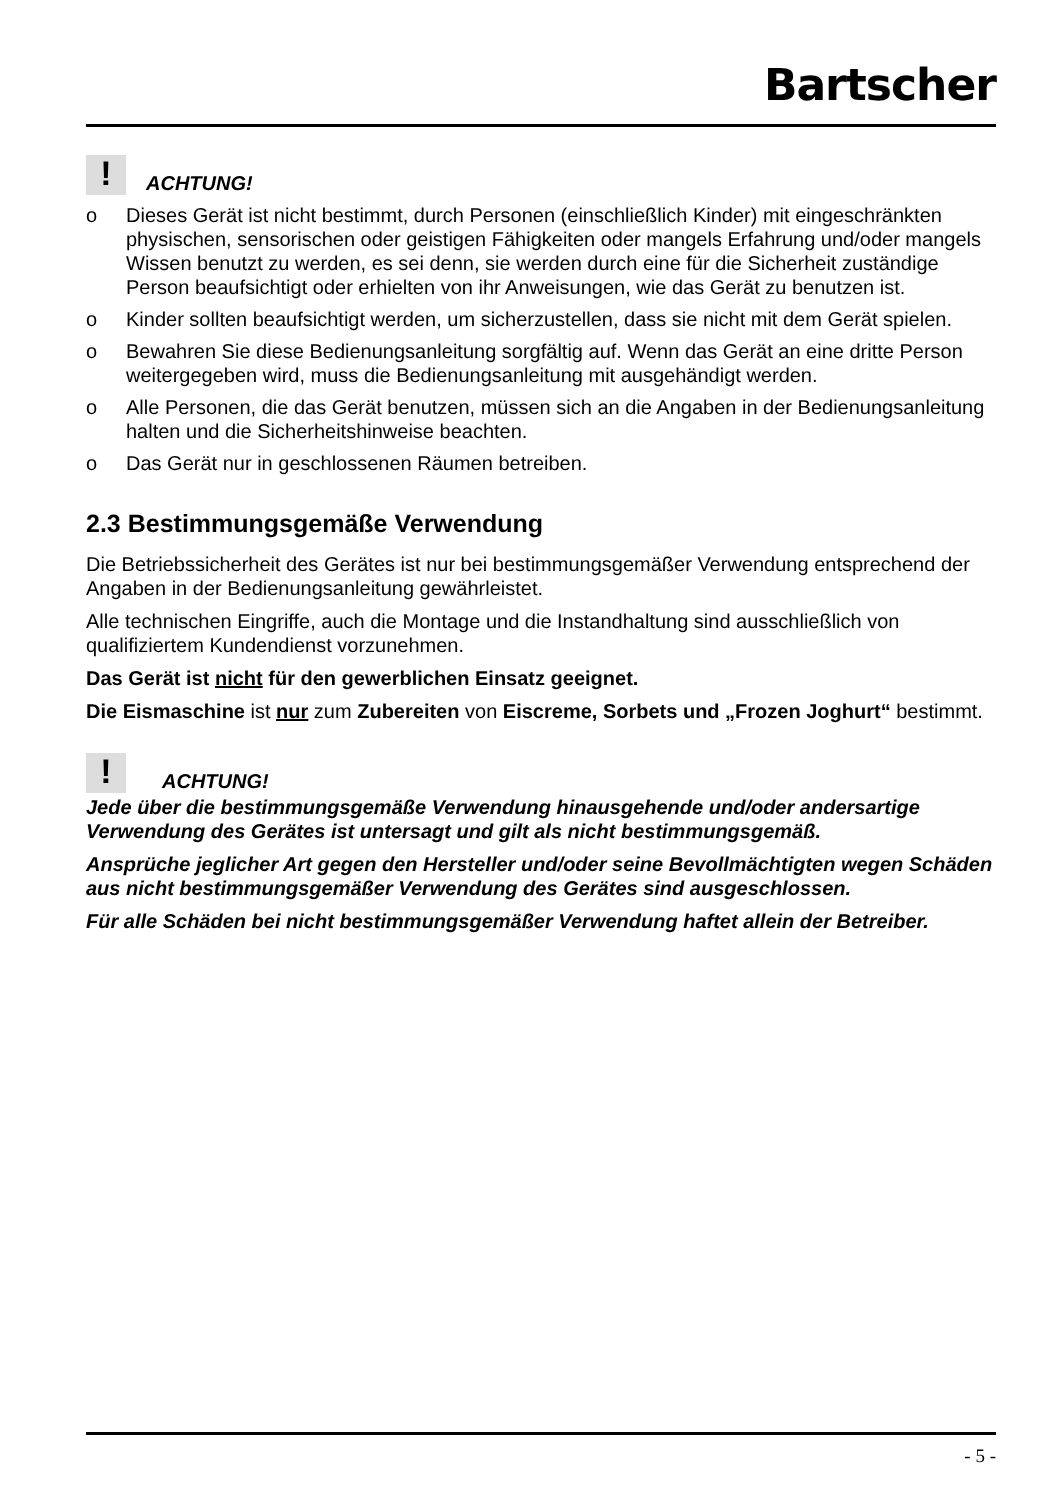Bartscher
!
ACHTUNG!
o Dieses Gerät ist nicht bestimmt, durch Personen (einschließlich Kinder) mit eingeschränkten physischen, sensorischen oder geistigen Fähigkeiten oder mangels Erfahrung und/oder mangels Wissen benutzt zu werden, es sei denn, sie werden durch eine für die Sicherheit zuständige Person beaufsichtigt oder erhielten von ihr Anweisungen, wie das Gerät zu benutzen ist.
o Kinder sollten beaufsichtigt werden, um sicherzustellen, dass sie nicht mit dem Gerät spielen.
o Bewahren Sie diese Bedienungsanleitung sorgfältig auf. Wenn das Gerät an eine dritte Person weitergegeben wird, muss die Bedienungsanleitung mit ausgehändigt werden.
o Alle Personen, die das Gerät benutzen, müssen sich an die Angaben in der Bedienungsanleitung halten und die Sicherheitshinweise beachten.
o Das Gerät nur in geschlossenen Räumen betreiben.
2.3 Bestimmungsgemäße Verwendung
Die Betriebssicherheit des Gerätes ist nur bei bestimmungsgemäßer Verwendung entsprechend der Angaben in der Bedienungsanleitung gewährleistet.
Alle technischen Eingriffe, auch die Montage und die Instandhaltung sind ausschließlich von qualifiziertem Kundendienst vorzunehmen.
Das Gerät ist nicht für den gewerblichen Einsatz geeignet.
Die Eismaschine ist nur zum Zubereiten von Eiscreme, Sorbets und „Frozen Joghurt“ bestimmt.
!
ACHTUNG!
Jede über die bestimmungsgemäße Verwendung hinausgehende und/oder andersartige Verwendung des Gerätes ist untersagt und gilt als nicht bestimmungsgemäß.
Ansprüche jeglicher Art gegen den Hersteller und/oder seine Bevollmächtigten wegen Schäden aus nicht bestimmungsgemäßer Verwendung des Gerätes sind ausgeschlossen.
Für alle Schäden bei nicht bestimmungsgemäßer Verwendung haftet allein der Betreiber.
- 5 -